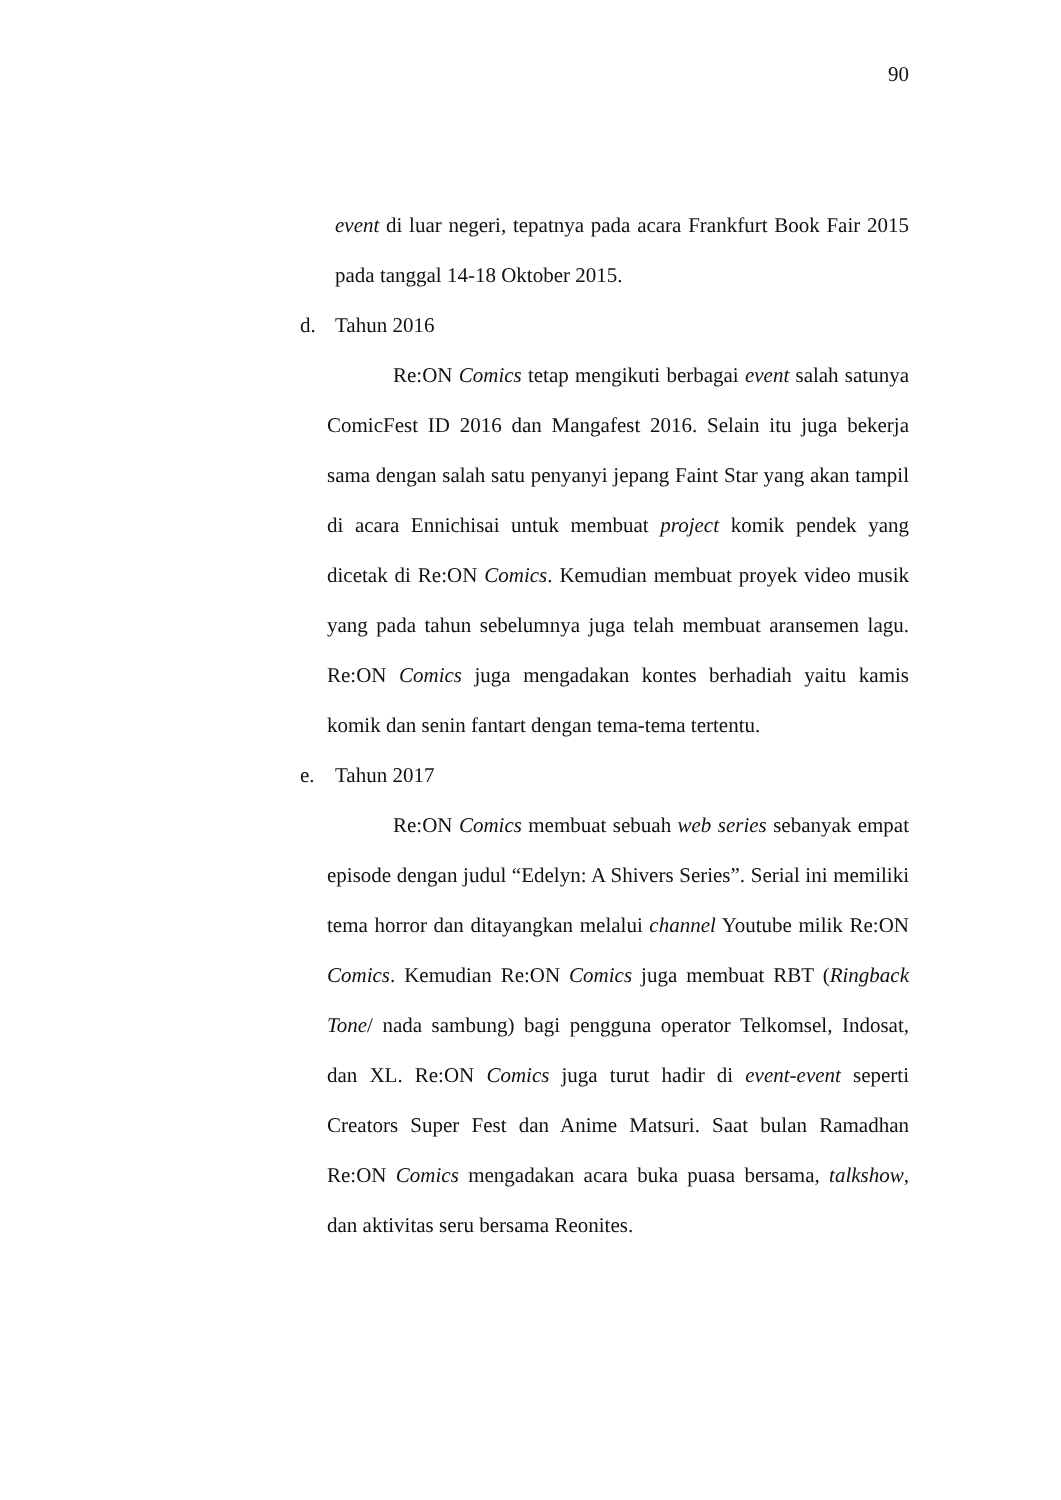90
event di luar negeri, tepatnya pada acara Frankfurt Book Fair 2015 pada tanggal 14-18 Oktober 2015.
d. Tahun 2016
Re:ON Comics tetap mengikuti berbagai event salah satunya ComicFest ID 2016 dan Mangafest 2016. Selain itu juga bekerja sama dengan salah satu penyanyi jepang Faint Star yang akan tampil di acara Ennichisai untuk membuat project komik pendek yang dicetak di Re:ON Comics. Kemudian membuat proyek video musik yang pada tahun sebelumnya juga telah membuat aransemen lagu. Re:ON Comics juga mengadakan kontes berhadiah yaitu kamis komik dan senin fantart dengan tema-tema tertentu.
e. Tahun 2017
Re:ON Comics membuat sebuah web series sebanyak empat episode dengan judul “Edelyn: A Shivers Series”. Serial ini memiliki tema horror dan ditayangkan melalui channel Youtube milik Re:ON Comics. Kemudian Re:ON Comics juga membuat RBT (Ringback Tone/ nada sambung) bagi pengguna operator Telkomsel, Indosat, dan XL. Re:ON Comics juga turut hadir di event-event seperti Creators Super Fest dan Anime Matsuri. Saat bulan Ramadhan Re:ON Comics mengadakan acara buka puasa bersama, talkshow, dan aktivitas seru bersama Reonites.